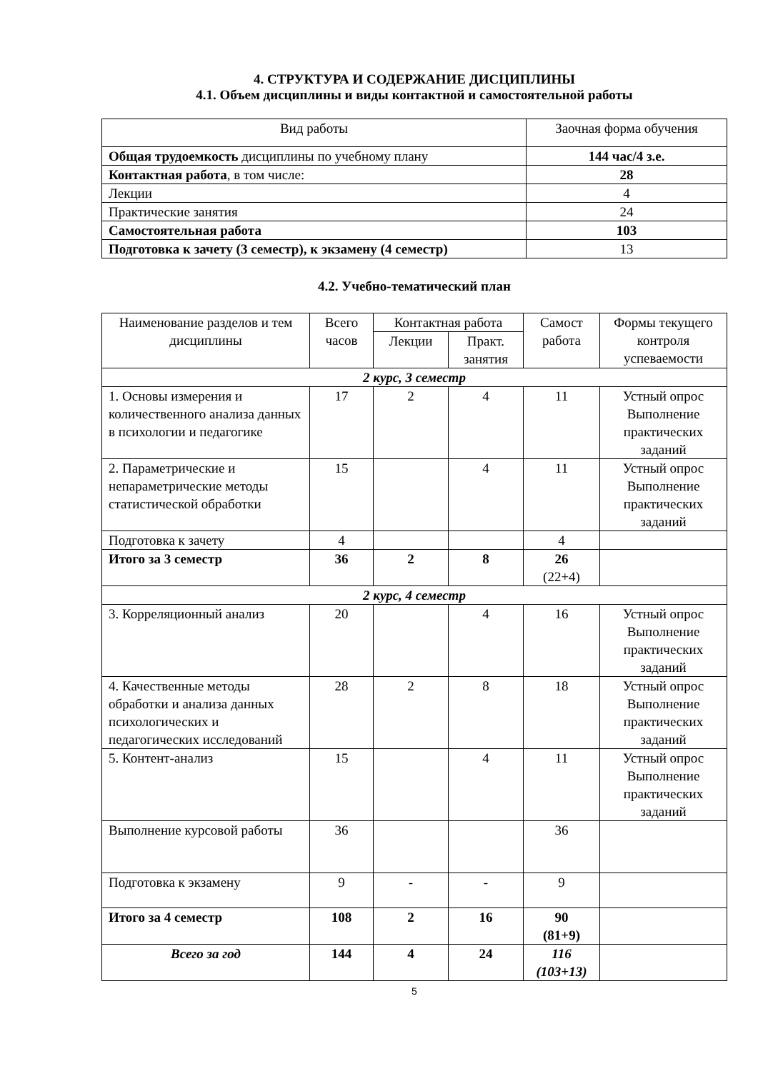4. СТРУКТУРА И СОДЕРЖАНИЕ ДИСЦИПЛИНЫ
4.1. Объем дисциплины и виды контактной и самостоятельной работы
| Вид работы | Заочная форма обучения |
| --- | --- |
| Общая трудоемкость дисциплины по учебному плану | 144 час/4 з.е. |
| Контактная работа , в том числе: | 28 |
| Лекции | 4 |
| Практические занятия | 24 |
| Самостоятельная работа | 103 |
| Подготовка к зачету (3 семестр), к экзамену (4 семестр) | 13 |
4.2. Учебно-тематический план
| Наименование разделов и тем дисциплины | Всего часов | Контактная работа | | Самост работа | Формы текущего контроля успеваемости |
| --- | --- | --- | --- | --- | --- |
| | | Лекции | Практ. занятия | | |
| 2 курс, 3 семестр | | | | | |
| 1. Основы измерения и количественного анализа данных в психологии и педагогике | 17 | 2 | 4 | 11 | Устный опрос Выполнение практических заданий |
| 2. Параметрические и непараметрические методы статистической обработки | 15 | | 4 | 11 | Устный опрос Выполнение практических заданий |
| Подготовка к зачету | 4 | | | 4 | |
| Итого за 3 семестр | 36 | 2 | 8 | 26 (22+4) | |
| 2 курс, 4 семестр | | | | | |
| 3. Корреляционный анализ | 20 | | 4 | 16 | Устный опрос Выполнение практических заданий |
| 4. Качественные методы обработки и анализа данных психологических и педагогических исследований | 28 | 2 | 8 | 18 | Устный опрос Выполнение практических заданий |
| 5. Контент-анализ | 15 | | 4 | 11 | Устный опрос Выполнение практических заданий |
| Выполнение курсовой работы | 36 | | | 36 | |
| Подготовка к экзамену | 9 | - | - | 9 | |
| Итого за 4 семестр | 108 | 2 | 16 | 90 (81+9) | |
| Всего за год | 144 | 4 | 24 | 116 (103+13) | |
5